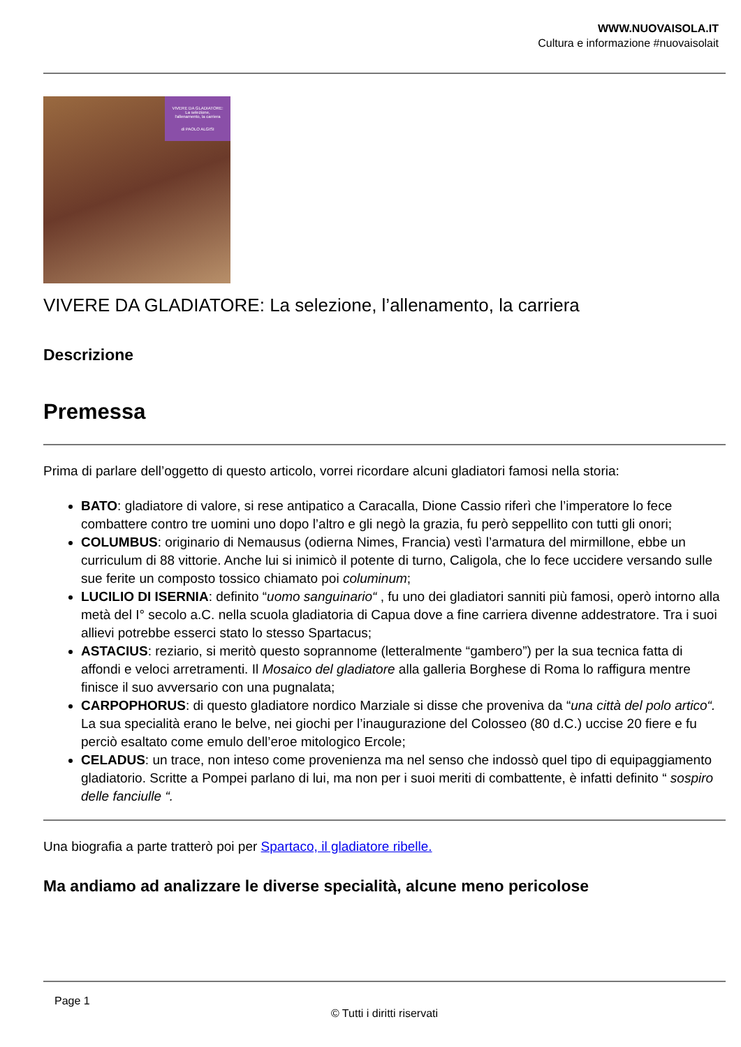WWW.NUOVAISOLA.IT
Cultura e informazione #nuovaisolait
VIVERE DA GLADIATORE:
La selezione,
l'allenamento, la carriera
di PAOLO ALGISI
VIVERE DA GLADIATORE: La selezione, l’allenamento, la carriera
Descrizione
Premessa
Prima di parlare dell’oggetto di questo articolo, vorrei ricordare alcuni gladiatori famosi nella storia:
BATO: gladiatore di valore, si rese antipatico a Caracalla, Dione Cassio riferì che l’imperatore lo fece combattere contro tre uomini uno dopo l’altro e gli negò la grazia, fu però seppellito con tutti gli onori;
COLUMBUS: originario di Nemausus (odierna Nimes, Francia) vestì l’armatura del mirmillone, ebbe un curriculum di 88 vittorie. Anche lui si inimicò il potente di turno, Caligola, che lo fece uccidere versando sulle sue ferite un composto tossico chiamato poi columinum;
LUCILIO DI ISERNIA: definito “uomo sanguinario“ , fu uno dei gladiatori sanniti più famosi, operò intorno alla metà del I° secolo a.C. nella scuola gladiatoria di Capua dove a fine carriera divenne addestratore. Tra i suoi allievi potrebbe esserci stato lo stesso Spartacus;
ASTACIUS: reziario, si meritò questo soprannome (letteralmente “gambero”) per la sua tecnica fatta di affondi e veloci arretramenti. Il Mosaico del gladiatore alla galleria Borghese di Roma lo raffigura mentre finisce il suo avversario con una pugnalata;
CARPOPHORUS: di questo gladiatore nordico Marziale si disse che proveniva da “una città del polo artico“. La sua specialità erano le belve, nei giochi per l’inaugurazione del Colosseo (80 d.C.) uccise 20 fiere e fu perciò esaltato come emulo dell’eroe mitologico Ercole;
CELADUS: un trace, non inteso come provenienza ma nel senso che indossò quel tipo di equipaggiamento gladiatorio. Scritte a Pompei parlano di lui, ma non per i suoi meriti di combattente, è infatti definito “ sospiro delle fanciulle “.
Una biografia a parte tratterò poi per Spartaco, il gladiatore ribelle.
Ma andiamo ad analizzare le diverse specialità, alcune meno pericolose
Page 1
© Tutti i diritti riservati